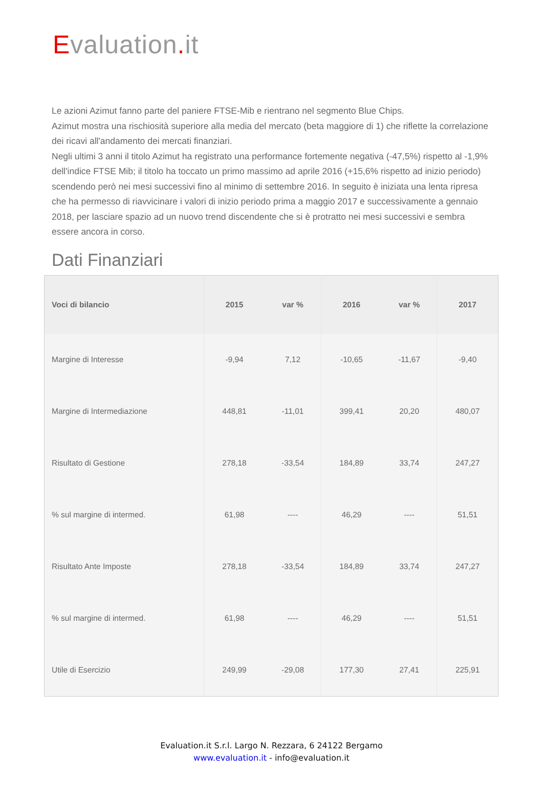Evaluation. it
Le azioni Azimut fanno parte del paniere FTSE-Mib e rientrano nel segmento Blue Chips.
Azimut mostra una rischiosità superiore alla media del mercato (beta maggiore di 1) che riflette la correlazione dei ricavi all'andamento dei mercati finanziari.
Negli ultimi 3 anni il titolo Azimut ha registrato una performance fortemente negativa (-47,5%) rispetto al -1,9% dell'indice FTSE Mib; il titolo ha toccato un primo massimo ad aprile 2016 (+15,6% rispetto ad inizio periodo) scendendo però nei mesi successivi fino al minimo di settembre 2016. In seguito è iniziata una lenta ripresa che ha permesso di riavvicinare i valori di inizio periodo prima a maggio 2017 e successivamente a gennaio 2018, per lasciare spazio ad un nuovo trend discendente che si è protratto nei mesi successivi e sembra essere ancora in corso.
Dati Finanziari
| Voci di bilancio | 2015 | var % | 2016 | var % | 2017 |
| --- | --- | --- | --- | --- | --- |
| Margine di Interesse | -9,94 | 7,12 | -10,65 | -11,67 | -9,40 |
| Margine di Intermediazione | 448,81 | -11,01 | 399,41 | 20,20 | 480,07 |
| Risultato di Gestione | 278,18 | -33,54 | 184,89 | 33,74 | 247,27 |
| % sul margine di intermed. | 61,98 | ---- | 46,29 | ---- | 51,51 |
| Risultato Ante Imposte | 278,18 | -33,54 | 184,89 | 33,74 | 247,27 |
| % sul margine di intermed. | 61,98 | ---- | 46,29 | ---- | 51,51 |
| Utile di Esercizio | 249,99 | -29,08 | 177,30 | 27,41 | 225,91 |
Evaluation.it S.r.l. Largo N. Rezzara, 6 24122 Bergamo
www.evaluation.it - info@evaluation.it